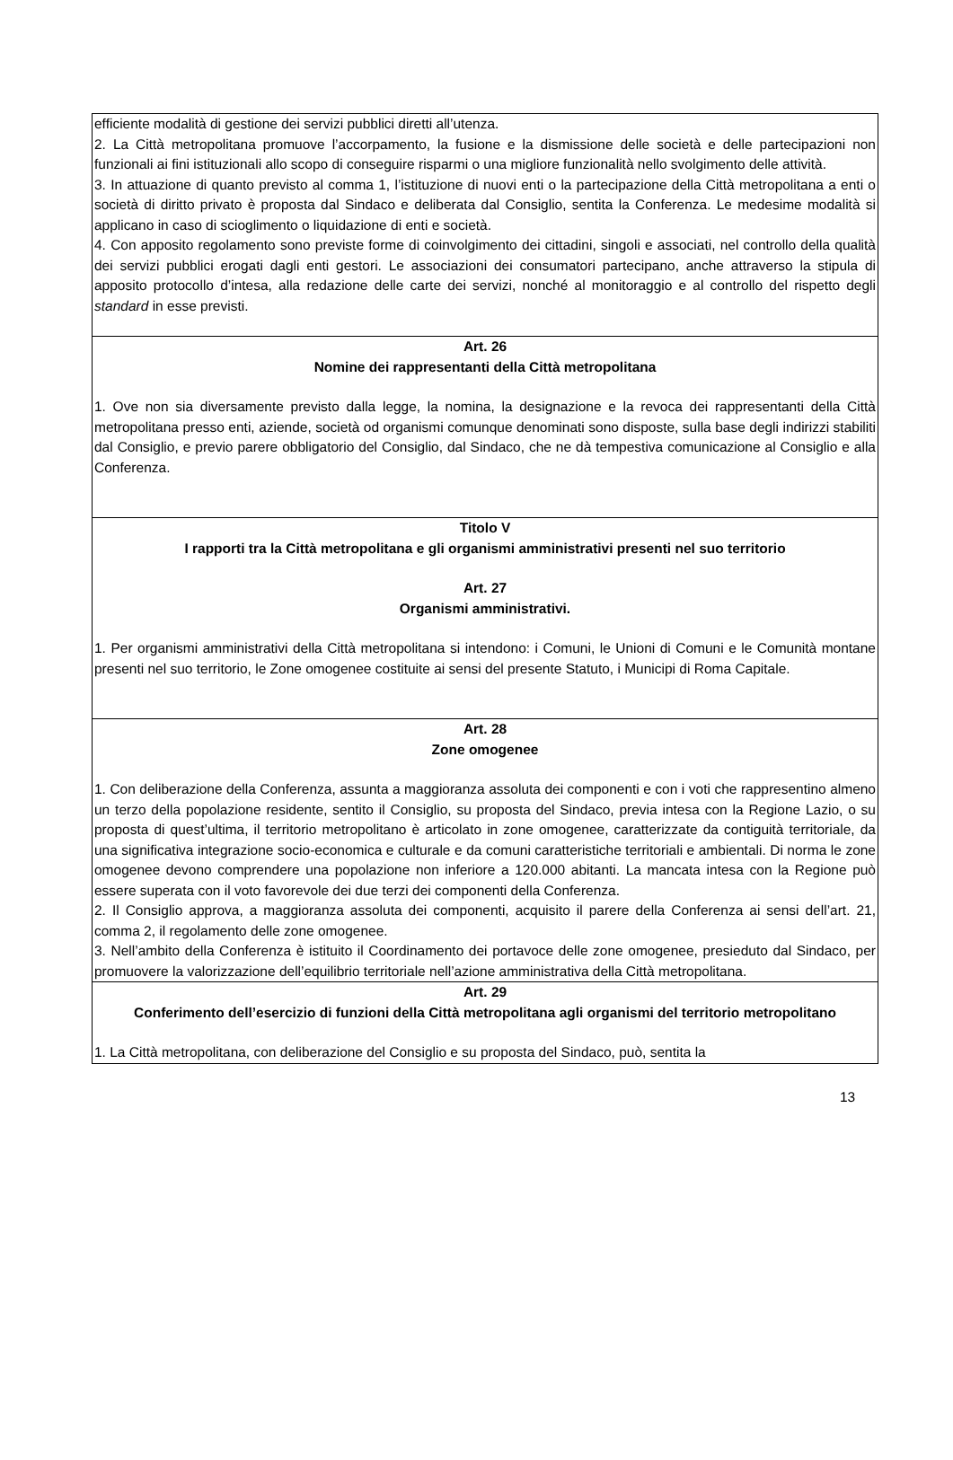efficiente modalità di gestione dei servizi pubblici diretti all’utenza.
2. La Città metropolitana promuove l’accorpamento, la fusione e la dismissione delle società e delle partecipazioni non funzionali ai fini istituzionali allo scopo di conseguire risparmi o una migliore funzionalità nello svolgimento delle attività.
3. In attuazione di quanto previsto al comma 1, l’istituzione di nuovi enti o la partecipazione della Città metropolitana a enti o società di diritto privato è proposta dal Sindaco e deliberata dal Consiglio, sentita la Conferenza. Le medesime modalità si applicano in caso di scioglimento o liquidazione di enti e società.
4. Con apposito regolamento sono previste forme di coinvolgimento dei cittadini, singoli e associati, nel controllo della qualità dei servizi pubblici erogati dagli enti gestori. Le associazioni dei consumatori partecipano, anche attraverso la stipula di apposito protocollo d’intesa, alla redazione delle carte dei servizi, nonché al monitoraggio e al controllo del rispetto degli standard in esse previsti.
Art. 26
Nomine dei rappresentanti della Città metropolitana
1. Ove non sia diversamente previsto dalla legge, la nomina, la designazione e la revoca dei rappresentanti della Città metropolitana presso enti, aziende, società od organismi comunque denominati sono disposte, sulla base degli indirizzi stabiliti dal Consiglio, e previo parere obbligatorio del Consiglio, dal Sindaco, che ne dà tempestiva comunicazione al Consiglio e alla Conferenza.
Titolo V
I rapporti tra la Città metropolitana e gli organismi amministrativi presenti nel suo territorio
Art. 27
Organismi amministrativi.
1. Per organismi amministrativi della Città metropolitana si intendono: i Comuni, le Unioni di Comuni e le Comunità montane presenti nel suo territorio, le Zone omogenee costituite ai sensi del presente Statuto, i Municipi di Roma Capitale.
Art. 28
Zone omogenee
1. Con deliberazione della Conferenza, assunta a maggioranza assoluta dei componenti e con i voti che rappresentino almeno un terzo della popolazione residente, sentito il Consiglio, su proposta del Sindaco, previa intesa con la Regione Lazio, o su proposta di quest’ultima, il territorio metropolitano è articolato in zone omogenee, caratterizzate da contiguità territoriale, da una significativa integrazione socio-economica e culturale e da comuni caratteristiche territoriali e ambientali. Di norma le zone omogenee devono comprendere una popolazione non inferiore a 120.000 abitanti. La mancata intesa con la Regione può essere superata con il voto favorevole dei due terzi dei componenti della Conferenza.
2. Il Consiglio approva, a maggioranza assoluta dei componenti, acquisito il parere della Conferenza ai sensi dell’art. 21, comma 2, il regolamento delle zone omogenee.
3. Nell’ambito della Conferenza è istituito il Coordinamento dei portavoce delle zone omogenee, presieduto dal Sindaco, per promuovere la valorizzazione dell’equilibrio territoriale nell’azione amministrativa della Città metropolitana.
Art. 29
Conferimento dell’esercizio di funzioni della Città metropolitana agli organismi del territorio metropolitano
1. La Città metropolitana, con deliberazione del Consiglio e su proposta del Sindaco, può, sentita la
13